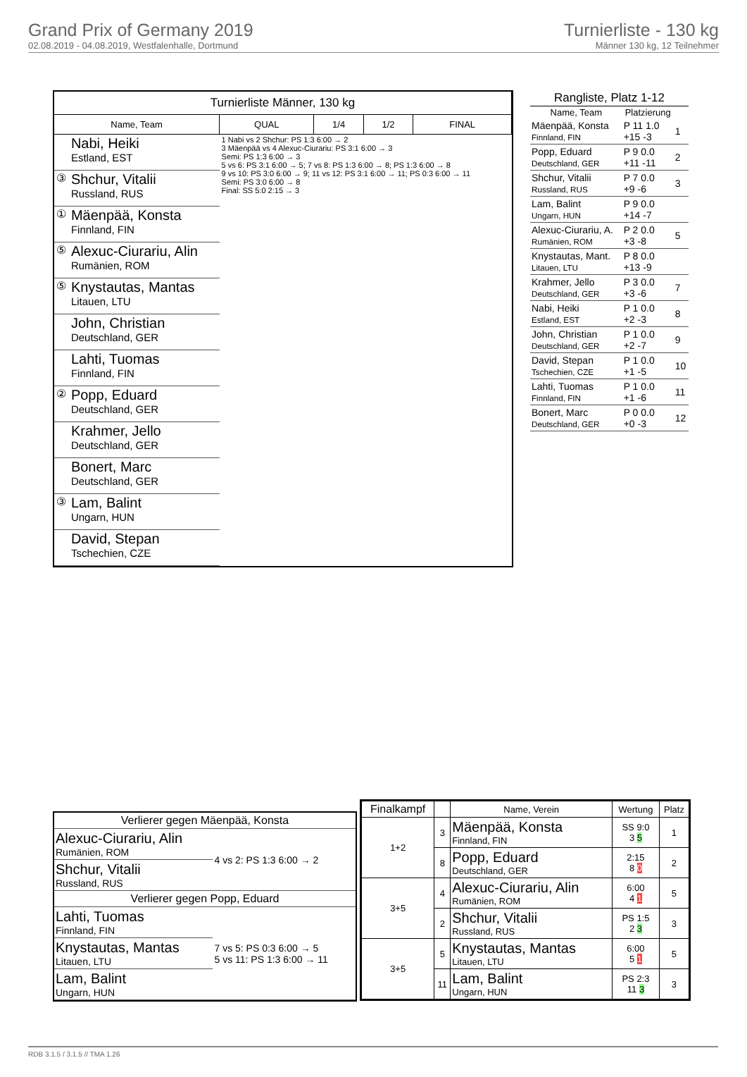Grand Prix of Germany 2019
02.08.2019 - 04.08.2019, Westfalenhalle, Dortmund
Turnierliste - 130 kg
Männer 130 kg, 12 Teilnehmer
| Turnierliste Männer, 130 kg | | | | | |
| --- | --- | --- | --- | --- | --- |
| Name, Team | | QUAL | 1/4 | 1/2 | FINAL |
| | Nabi, Heiki Estland, EST | 1 Nabi vs 2 Shchur: PS 1:3 6:00 → 2 3 Mäenpää vs 4 Alexuc-Ciurariu: PS 3:1 6:00 → 3 Semi: PS 1:3 6:00 → 3 5 vs 6: PS 3:1 6:00 → 5; 7 vs 8: PS 1:3 6:00 → 8; PS 1:3 6:00 → 8 9 vs 10: PS 3:0 6:00 → 9; 11 vs 12: PS 3:1 6:00 → 11; PS 0:3 6:00 → 11 Semi: PS 3:0 6:00 → 8 Final: SS 5:0 2:15 → 3 | | | |
| ③ | Shchur, Vitalii Russland, RUS | | | | |
| ① | Mäenpää, Konsta Finnland, FIN | | | | |
| ⑤ | Alexuc-Ciurariu, Alin Rumänien, ROM | | | | |
| ⑤ | Knystautas, Mantas Litauen, LTU | | | | |
| | John, Christian Deutschland, GER | | | | |
| | Lahti, Tuomas Finnland, FIN | | | | |
| ② | Popp, Eduard Deutschland, GER | | | | |
| | Krahmer, Jello Deutschland, GER | | | | |
| | Bonert, Marc Deutschland, GER | | | | |
| ③ | Lam, Balint Ungarn, HUN | | | | |
| | David, Stepan Tschechien, CZE | | | | |
| Rangliste, Platz 1-12 | | |
| --- | --- | --- |
| Name, Team | Platzierung | |
| Mäenpää, Konsta Finnland, FIN | P 11 1.0 +15 -3 | 1 |
| Popp, Eduard Deutschland, GER | P 9 0.0 +11 -11 | 2 |
| Shchur, Vitalii Russland, RUS | P 7 0.0 +9 -6 | 3 |
| Lam, Balint Ungarn, HUN | P 9 0.0 +14 -7 | |
| Alexuc-Ciurariu, A. Rumänien, ROM | P 2 0.0 +3 -8 | 5 |
| Knystautas, Mant. Litauen, LTU | P 8 0.0 +13 -9 | |
| Krahmer, Jello Deutschland, GER | P 3 0.0 +3 -6 | 7 |
| Nabi, Heiki Estland, EST | P 1 0.0 +2 -3 | 8 |
| John, Christian Deutschland, GER | P 1 0.0 +2 -7 | 9 |
| David, Stepan Tschechien, CZE | P 1 0.0 +1 -5 | 10 |
| Lahti, Tuomas Finnland, FIN | P 1 0.0 +1 -6 | 11 |
| Bonert, Marc Deutschland, GER | P 0 0.0 +0 -3 | 12 |
| Verlierer gegen Mäenpää, Konsta | |
| Alexuc-Ciurariu, Alin Rumänien, ROM | 4 vs 2: PS 1:3 6:00 → 2 |
| Shchur, Vitalii Russland, RUS | |
| Verlierer gegen Popp, Eduard | |
| Lahti, Tuomas Finnland, FIN | 7 vs 5: PS 0:3 6:00 → 5 5 vs 11: PS 1:3 6:00 → 11 |
| Knystautas, Mantas Litauen, LTU | |
| Lam, Balint Ungarn, HUN | |
| Finalkampf | | Name, Verein | Wertung | Platz |
| --- | --- | --- | --- | --- |
| 1+2 | 3 | Mäenpää, Konsta Finnland, FIN | SS 9:0 3 5 | 1 |
| | 8 | Popp, Eduard Deutschland, GER | 2:15 8 0 | 2 |
| 3+5 | 4 | Alexuc-Ciurariu, Alin Rumänien, ROM | 6:00 4 1 | 5 |
| | 2 | Shchur, Vitalii Russland, RUS | PS 1:5 2 3 | 3 |
| 3+5 | 5 | Knystautas, Mantas Litauen, LTU | 6:00 5 1 | 5 |
| | 11 | Lam, Balint Ungarn, HUN | PS 2:3 11 3 | 3 |
RDB 3.1.5 / 3.1.5 // TMA 1.26